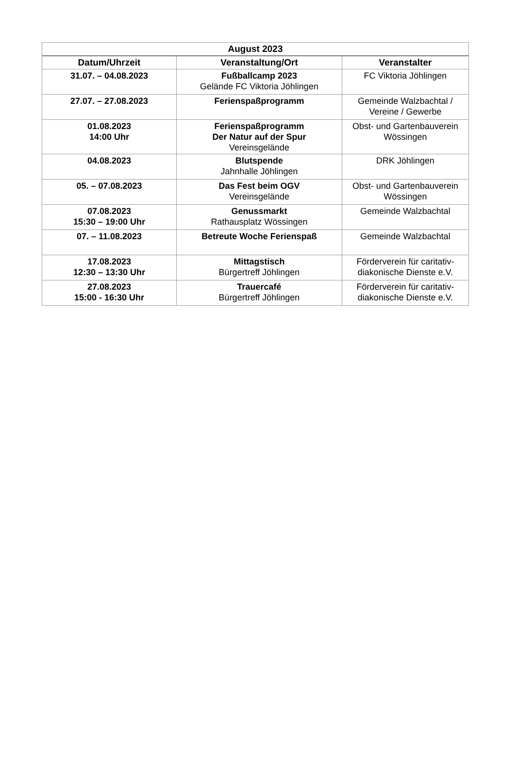| August 2023 | | |
| --- | --- | --- |
| Datum/Uhrzeit | Veranstaltung/Ort | Veranstalter |
| 31.07. – 04.08.2023 | Fußballcamp 2023 Gelände FC Viktoria Jöhlingen | FC Viktoria Jöhlingen |
| 27.07. – 27.08.2023 | Ferienspaßprogramm | Gemeinde Walzbachtal / Vereine / Gewerbe |
| 01.08.2023 14:00 Uhr | Ferienspaßprogramm Der Natur auf der Spur Vereinsgelände | Obst- und Gartenbauverein Wössingen |
| 04.08.2023 | Blutspende Jahnhalle Jöhlingen | DRK Jöhlingen |
| 05. – 07.08.2023 | Das Fest beim OGV Vereinsgelände | Obst- und Gartenbauverein Wössingen |
| 07.08.2023 15:30 – 19:00 Uhr | Genussmarkt Rathausplatz Wössingen | Gemeinde Walzbachtal |
| 07. – 11.08.2023 | Betreute Woche Ferienspaß | Gemeinde Walzbachtal |
| 17.08.2023 12:30 – 13:30 Uhr | Mittagstisch Bürgertreff Jöhlingen | Förderverein für caritativ- diakonische Dienste e.V. |
| 27.08.2023 15:00 - 16:30 Uhr | Trauercafé Bürgertreff Jöhlingen | Förderverein für caritativ- diakonische Dienste e.V. |